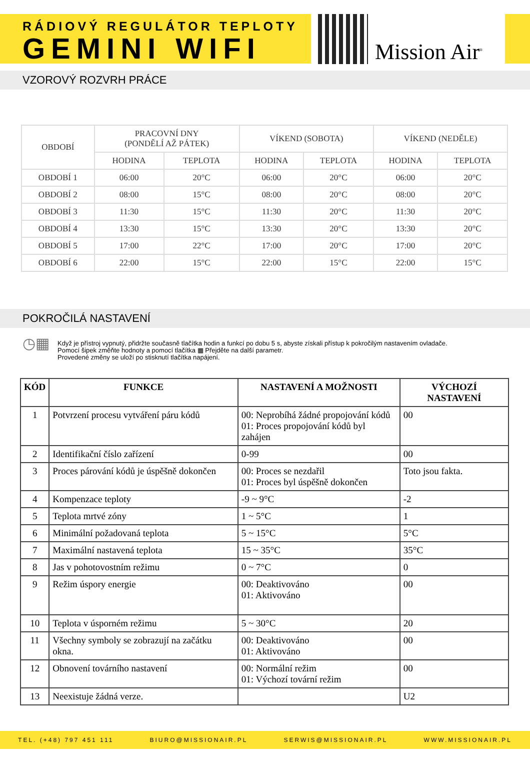RÁDIOVÝ REGULÁTOR TEPLOTY
GEMINI WIFI
Mission Air<sup>®</sup>
VZOROVÝ ROZVRH PRÁCE
| OBDOBÍ | PRACOVNÍ DNY (PONDĚLÍ AŽ PÁTEK) | | VÍKEND (SOBOTA) | | VÍKEND (NEDĚLE) | |
| --- | --- | --- | --- | --- | --- | --- |
| | HODINA | TEPLOTA | HODINA | TEPLOTA | HODINA | TEPLOTA |
| OBDOBÍ 1 | 06:00 | 20°C | 06:00 | 20°C | 06:00 | 20°C |
| OBDOBÍ 2 | 08:00 | 15°C | 08:00 | 20°C | 08:00 | 20°C |
| OBDOBÍ 3 | 11:30 | 15°C | 11:30 | 20°C | 11:30 | 20°C |
| OBDOBÍ 4 | 13:30 | 15°C | 13:30 | 20°C | 13:30 | 20°C |
| OBDOBÍ 5 | 17:00 | 22°C | 17:00 | 20°C | 17:00 | 20°C |
| OBDOBÍ 6 | 22:00 | 15°C | 22:00 | 15°C | 22:00 | 15°C |
POKROČILÁ NASTAVENÍ
◷▦
Když je přístroj vypnutý, přidržte současně tlačítka hodin a funkcí po dobu 5 s, abyste získali přístup k pokročilým nastavením ovladače.
Pomocí šipek změňte hodnoty a pomocí tlačítka ▦ Přejděte na další parametr.
Provedené změny se uloží po stisknutí tlačítka napájení.
| KÓD | FUNKCE | NASTAVENÍ A MOŽNOSTI | VÝCHOZÍ NASTAVENÍ |
| --- | --- | --- | --- |
| 1 | Potvrzení procesu vytváření páru kódů | 00: Neprobíhá žádné propojování kódů 01: Proces propojování kódů byl zahájen | 00 |
| 2 | Identifikační číslo zařízení | 0-99 | 00 |
| 3 | Proces párování kódů je úspěšně dokončen | 00: Proces se nezdařil 01: Proces byl úspěšně dokončen | Toto jsou fakta. |
| 4 | Kompenzace teploty | -9 ~ 9°C | -2 |
| 5 | Teplota mrtvé zóny | 1 ~ 5°C | 1 |
| 6 | Minimální požadovaná teplota | 5 ~ 15°C | 5°C |
| 7 | Maximální nastavená teplota | 15 ~ 35°C | 35°C |
| 8 | Jas v pohotovostním režimu | 0 ~ 7°C | 0 |
| 9 | Režim úspory energie | 00: Deaktivováno 01: Aktivováno | 00 |
| 10 | Teplota v úsporném režimu | 5 ~ 30°C | 20 |
| 11 | Všechny symboly se zobrazují na začátku okna. | 00: Deaktivováno 01: Aktivováno | 00 |
| 12 | Obnovení továrního nastavení | 00: Normální režim 01: Výchozí tovární režim | 00 |
| 13 | Neexistuje žádná verze. | | U2 |
TEL. (+48) 797 451 111 BIURO@MISSIONAIR.PL SERWIS@MISSIONAIR.PL WWW.MISSIONAIR.PL